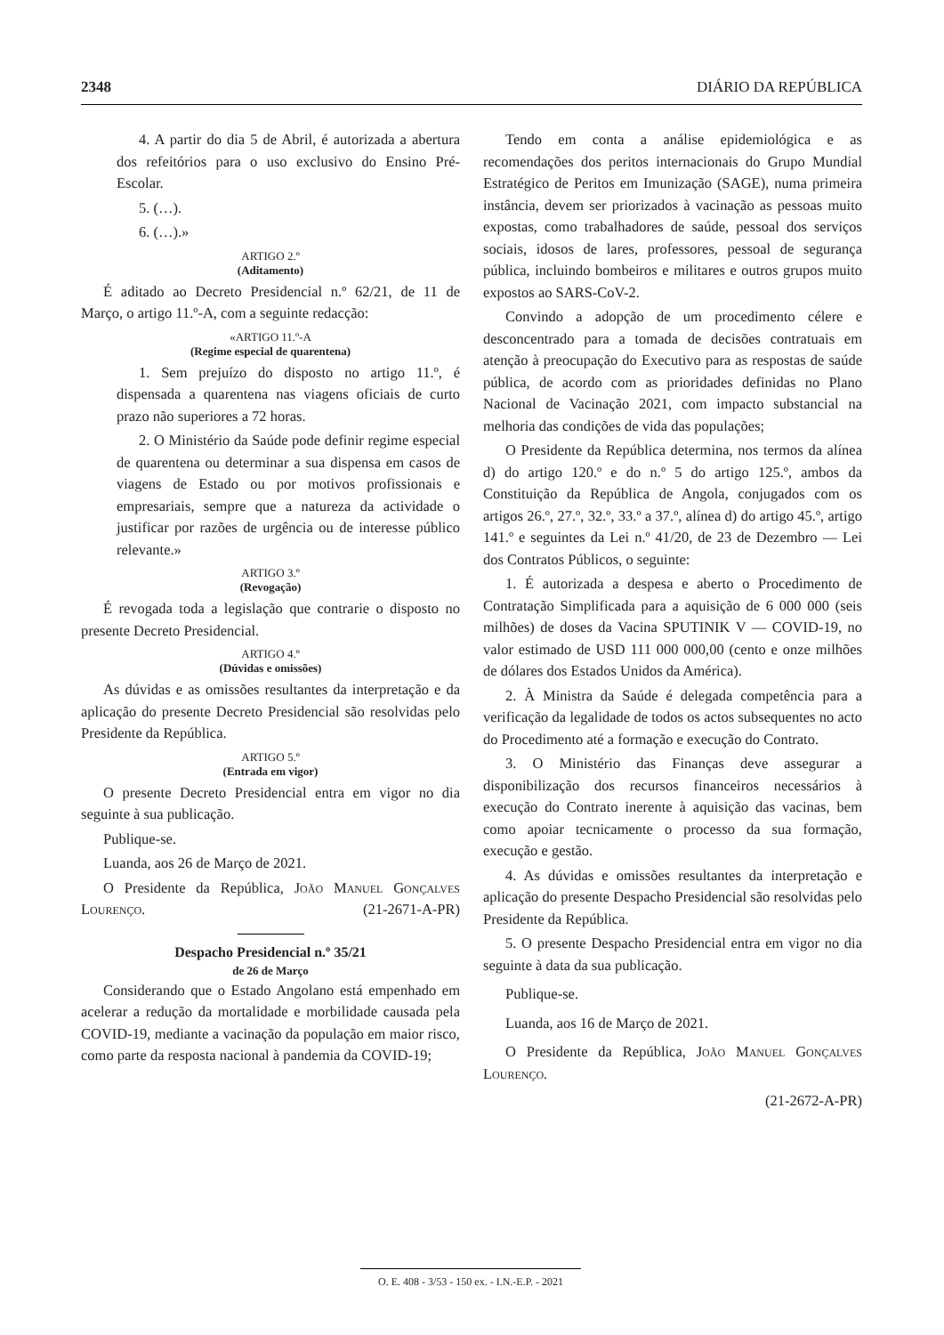2348 DIÁRIO DA REPÚBLICA
4. A partir do dia 5 de Abril, é autorizada a abertura dos refeitórios para o uso exclusivo do Ensino Pré-Escolar.
5. (…).
6. (…).»
ARTIGO 2.º
(Aditamento)
É aditado ao Decreto Presidencial n.º 62/21, de 11 de Março, o artigo 11.º-A, com a seguinte redacção:
«ARTIGO 11.º-A
(Regime especial de quarentena)
1. Sem prejuízo do disposto no artigo 11.º, é dispensada a quarentena nas viagens oficiais de curto prazo não superiores a 72 horas.
2. O Ministério da Saúde pode definir regime especial de quarentena ou determinar a sua dispensa em casos de viagens de Estado ou por motivos profissionais e empresariais, sempre que a natureza da actividade o justificar por razões de urgência ou de interesse público relevante.»
ARTIGO 3.º
(Revogação)
É revogada toda a legislação que contrarie o disposto no presente Decreto Presidencial.
ARTIGO 4.º
(Dúvidas e omissões)
As dúvidas e as omissões resultantes da interpretação e da aplicação do presente Decreto Presidencial são resolvidas pelo Presidente da República.
ARTIGO 5.º
(Entrada em vigor)
O presente Decreto Presidencial entra em vigor no dia seguinte à sua publicação.
Publique-se.
Luanda, aos 26 de Março de 2021.
O Presidente da República, João Manuel Gonçalves Lourenço. (21-2671-A-PR)
Despacho Presidencial n.º 35/21
de 26 de Março
Considerando que o Estado Angolano está empenhado em acelerar a redução da mortalidade e morbilidade causada pela COVID-19, mediante a vacinação da população em maior risco, como parte da resposta nacional à pandemia da COVID-19;
Tendo em conta a análise epidemiológica e as recomendações dos peritos internacionais do Grupo Mundial Estratégico de Peritos em Imunização (SAGE), numa primeira instância, devem ser priorizados à vacinação as pessoas muito expostas, como trabalhadores de saúde, pessoal dos serviços sociais, idosos de lares, professores, pessoal de segurança pública, incluindo bombeiros e militares e outros grupos muito expostos ao SARS-CoV-2.
Convindo a adopção de um procedimento célere e desconcentrado para a tomada de decisões contratuais em atenção à preocupação do Executivo para as respostas de saúde pública, de acordo com as prioridades definidas no Plano Nacional de Vacinação 2021, com impacto substancial na melhoria das condições de vida das populações;
O Presidente da República determina, nos termos da alínea d) do artigo 120.º e do n.º 5 do artigo 125.º, ambos da Constituição da República de Angola, conjugados com os artigos 26.º, 27.º, 32.º, 33.º a 37.º, alínea d) do artigo 45.º, artigo 141.º e seguintes da Lei n.º 41/20, de 23 de Dezembro — Lei dos Contratos Públicos, o seguinte:
1. É autorizada a despesa e aberto o Procedimento de Contratação Simplificada para a aquisição de 6 000 000 (seis milhões) de doses da Vacina SPUTINIK V — COVID-19, no valor estimado de USD 111 000 000,00 (cento e onze milhões de dólares dos Estados Unidos da América).
2. À Ministra da Saúde é delegada competência para a verificação da legalidade de todos os actos subsequentes no acto do Procedimento até a formação e execução do Contrato.
3. O Ministério das Finanças deve assegurar a disponibilização dos recursos financeiros necessários à execução do Contrato inerente à aquisição das vacinas, bem como apoiar tecnicamente o processo da sua formação, execução e gestão.
4. As dúvidas e omissões resultantes da interpretação e aplicação do presente Despacho Presidencial são resolvidas pelo Presidente da República.
5. O presente Despacho Presidencial entra em vigor no dia seguinte à data da sua publicação.
Publique-se.
Luanda, aos 16 de Março de 2021.
O Presidente da República, João Manuel Gonçalves Lourenço.
(21-2672-A-PR)
O. E. 408 - 3/53 - 150 ex. - I.N.-E.P. - 2021